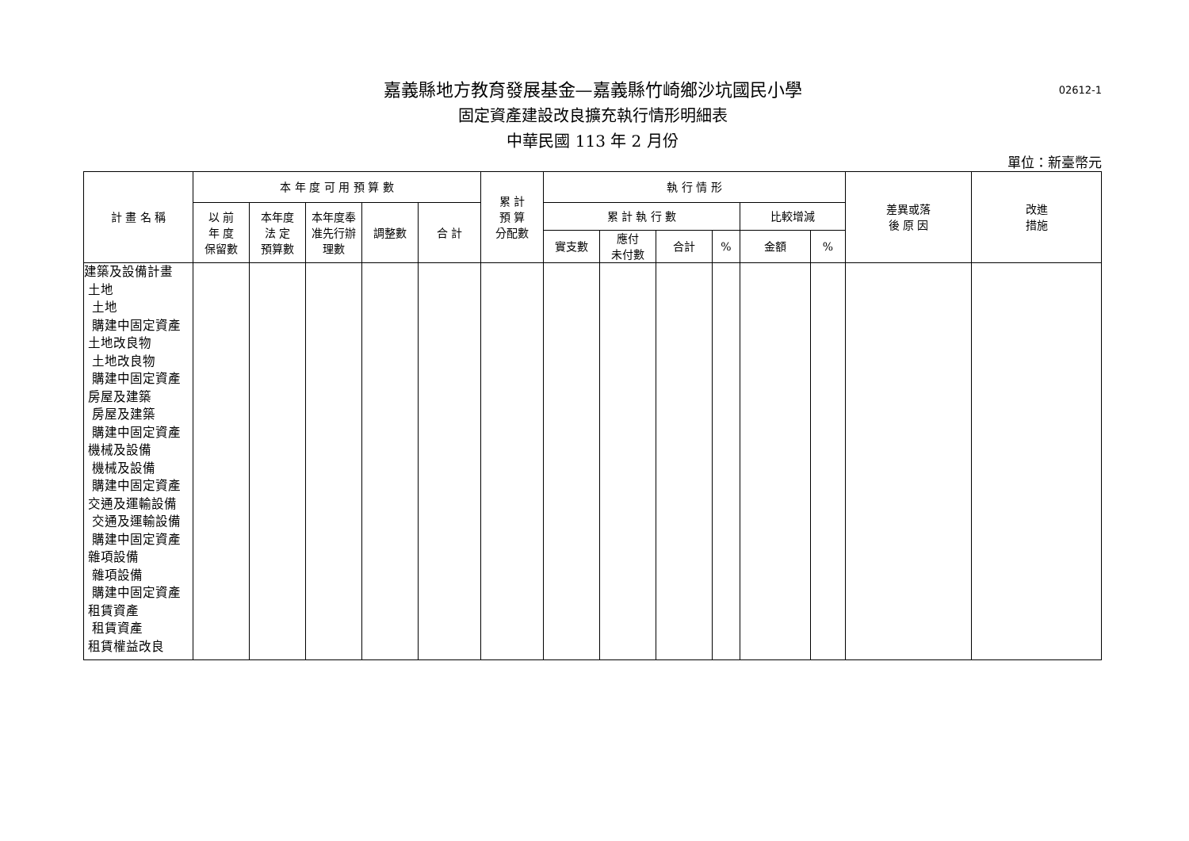02612-1
嘉義縣地方教育發展基金—嘉義縣竹崎鄉沙坑國民小學
固定資產建設改良擴充執行情形明細表
中華民國 113 年 2 月份
單位：新臺幣元
| 計 畫 名 稱 | 本 年 度 可 用 預 算 數 | | | | | 累 計 預 算 分配數 | 執 行 情 形 | | | | | | 差異或落 後 原 因 | 改進 措施 |
| --- | --- | --- | --- | --- | --- | --- | --- | --- | --- | --- | --- | --- | --- | --- |
| | 以 前 年 度 保留數 | 本年度 法 定 預算數 | 本年度奉 准先行辦 理數 | 調整數 | 合 計 | | 累 計 執 行 數 | | | | 比較增減 | | | |
| | | | | | | | 實支數 | 應付 未付數 | 合計 | % | 金額 | % | | |
| 建築及設備計畫 土地 土地 購建中固定資產 土地改良物 土地改良物 購建中固定資產 房屋及建築 房屋及建築 購建中固定資產 機械及設備 機械及設備 購建中固定資產 交通及運輸設備 交通及運輸設備 購建中固定資產 雜項設備 雜項設備 購建中固定資產 租賃資產 租賃資產 租賃權益改良 | | | | | | | | | | | | | | |